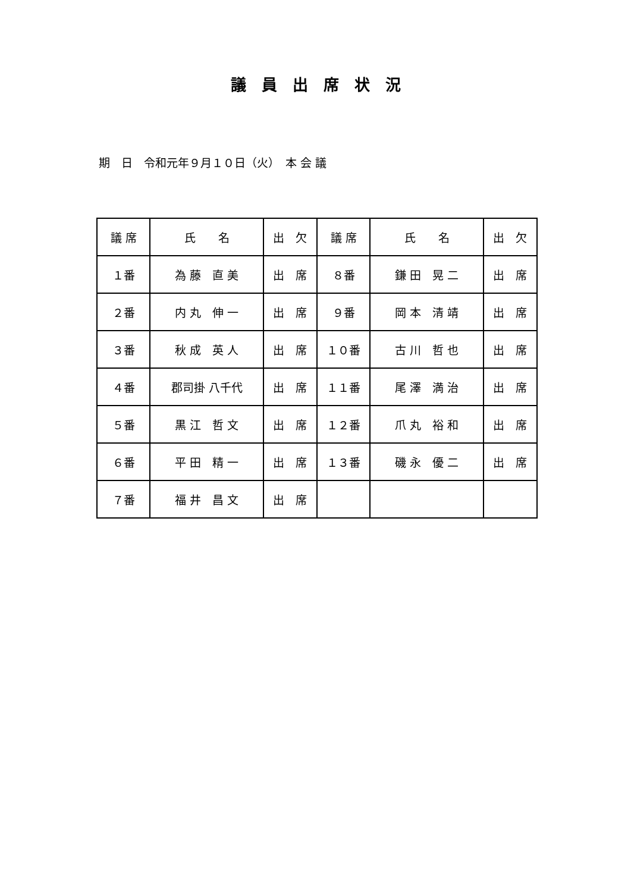議　員　出　席　状　況
期　日　令和元年９月１０日（火）　本 会 議
| 議 席 | 氏 名 | 出 欠 | 議 席 | 氏 名 | 出 欠 |
| --- | --- | --- | --- | --- | --- |
| １番 | 為 藤 直 美 | 出 席 | ８番 | 鎌 田 晃 二 | 出 席 |
| ２番 | 内 丸 伸 一 | 出 席 | ９番 | 岡 本 清 靖 | 出 席 |
| ３番 | 秋 成 英 人 | 出 席 | １０番 | 古 川 哲 也 | 出 席 |
| ４番 | 郡司掛 八千代 | 出 席 | １１番 | 尾 澤 満 治 | 出 席 |
| ５番 | 黒 江 哲 文 | 出 席 | １２番 | 爪 丸 裕 和 | 出 席 |
| ６番 | 平 田 精 一 | 出 席 | １３番 | 磯 永 優 二 | 出 席 |
| ７番 | 福 井 昌 文 | 出 席 | | | |